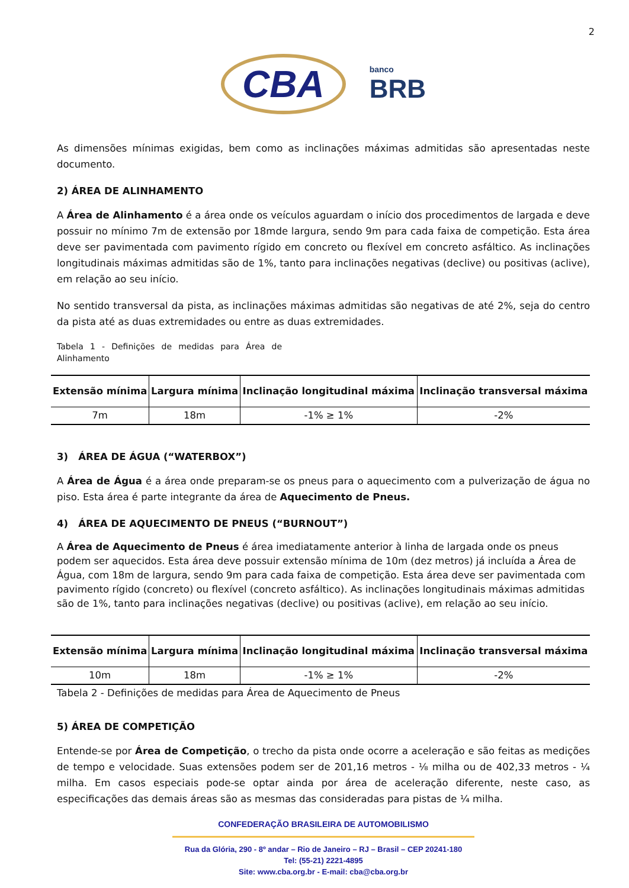2
CBA
banco
BRB
As dimensões mínimas exigidas, bem como as inclinações máximas admitidas são apresentadas neste documento.
2) ÁREA DE ALINHAMENTO
A Área de Alinhamento é a área onde os veículos aguardam o início dos procedimentos de largada e deve possuir no mínimo 7m de extensão por 18mde largura, sendo 9m para cada faixa de competição. Esta área deve ser pavimentada com pavimento rígido em concreto ou flexível em concreto asfáltico. As inclinações longitudinais máximas admitidas são de 1%, tanto para inclinações negativas (declive) ou positivas (aclive), em relação ao seu início.
No sentido transversal da pista, as inclinações máximas admitidas são negativas de até 2%, seja do centro da pista até as duas extremidades ou entre as duas extremidades.
Tabela 1 - Definições de medidas para Área de Alinhamento
| Extensão mínima | Largura mínima | Inclinação longitudinal máxima | Inclinação transversal máxima |
| --- | --- | --- | --- |
| 7m | 18m | -1% ≥ 1% | -2% |
3) ÁREA DE ÁGUA (“WATERBOX”)
A Área de Água é a área onde preparam-se os pneus para o aquecimento com a pulverização de água no piso. Esta área é parte integrante da área de Aquecimento de Pneus.
4) ÁREA DE AQUECIMENTO DE PNEUS (“BURNOUT”)
A Área de Aquecimento de Pneus é área imediatamente anterior à linha de largada onde os pneus podem ser aquecidos. Esta área deve possuir extensão mínima de 10m (dez metros) já incluída a Área de Água, com 18m de largura, sendo 9m para cada faixa de competição. Esta área deve ser pavimentada com pavimento rígido (concreto) ou flexível (concreto asfáltico). As inclinações longitudinais máximas admitidas são de 1%, tanto para inclinações negativas (declive) ou positivas (aclive), em relação ao seu início.
| Extensão mínima | Largura mínima | Inclinação longitudinal máxima | Inclinação transversal máxima |
| --- | --- | --- | --- |
| 10m | 18m | -1% ≥ 1% | -2% |
Tabela 2 - Definições de medidas para Área de Aquecimento de Pneus
5) ÁREA DE COMPETIÇÃO
Entende-se por Área de Competição, o trecho da pista onde ocorre a aceleração e são feitas as medições de tempo e velocidade. Suas extensões podem ser de 201,16 metros - ⅛ milha ou de 402,33 metros - ¼ milha. Em casos especiais pode-se optar ainda por área de aceleração diferente, neste caso, as especificações das demais áreas são as mesmas das consideradas para pistas de ¼ milha.
CONFEDERAÇÃO BRASILEIRA DE AUTOMOBILISMO
Rua da Glória, 290 - 8º andar – Rio de Janeiro – RJ – Brasil – CEP 20241-180
Tel: (55-21) 2221-4895
Site: www.cba.org.br - E-mail: cba@cba.org.br